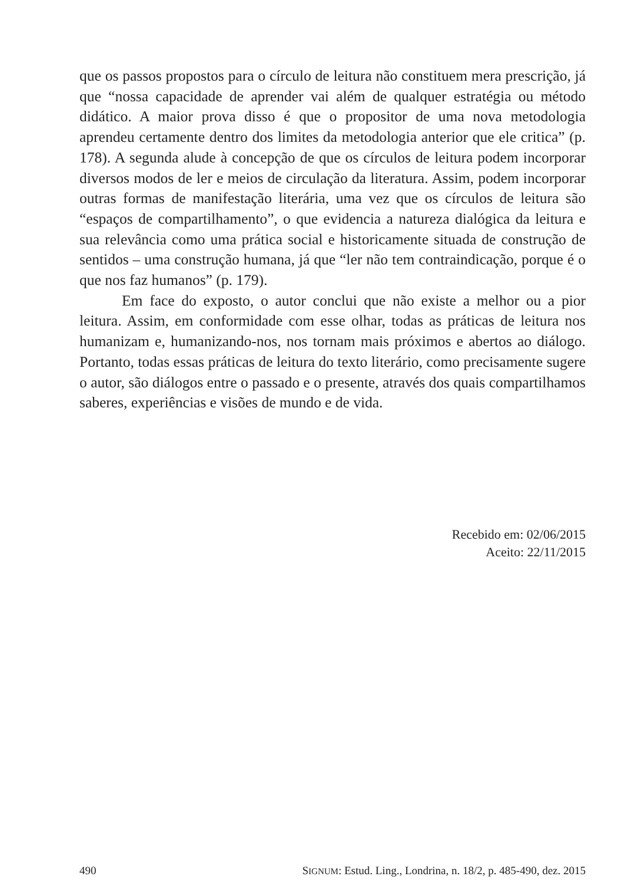que os passos propostos para o círculo de leitura não constituem mera prescrição, já que “nossa capacidade de aprender vai além de qualquer estratégia ou método didático. A maior prova disso é que o propositor de uma nova metodologia aprendeu certamente dentro dos limites da metodologia anterior que ele critica” (p. 178). A segunda alude à concepção de que os círculos de leitura podem incorporar diversos modos de ler e meios de circulação da literatura. Assim, podem incorporar outras formas de manifestação literária, uma vez que os círculos de leitura são “espaços de compartilhamento”, o que evidencia a natureza dialógica da leitura e sua relevância como uma prática social e historicamente situada de construção de sentidos – uma construção humana, já que “ler não tem contraindicação, porque é o que nos faz humanos” (p. 179).
Em face do exposto, o autor conclui que não existe a melhor ou a pior leitura. Assim, em conformidade com esse olhar, todas as práticas de leitura nos humanizam e, humanizando-nos, nos tornam mais próximos e abertos ao diálogo. Portanto, todas essas práticas de leitura do texto literário, como precisamente sugere o autor, são diálogos entre o passado e o presente, através dos quais compartilhamos saberes, experiências e visões de mundo e de vida.
Recebido em: 02/06/2015
Aceito: 22/11/2015
490 SIGNUM: Estud. Ling., Londrina, n. 18/2, p. 485-490, dez. 2015